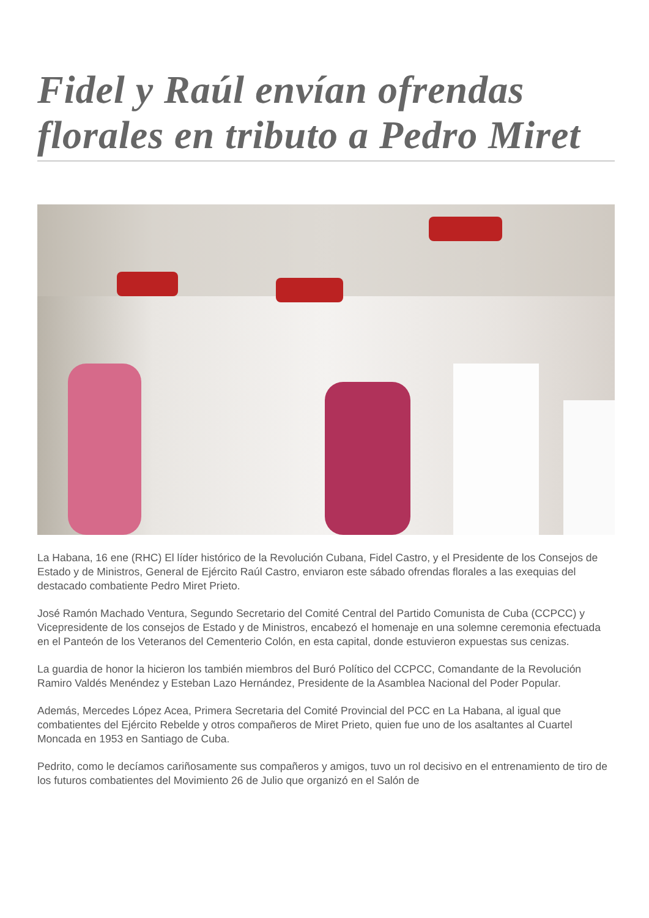Fidel y Raúl envían ofrendas florales en tributo a Pedro Miret
La Habana, 16 ene (RHC) El líder histórico de la Revolución Cubana, Fidel Castro, y el Presidente de los Consejos de Estado y de Ministros, General de Ejército Raúl Castro, enviaron este sábado ofrendas florales a las exequias del destacado combatiente Pedro Miret Prieto.
José Ramón Machado Ventura, Segundo Secretario del Comité Central del Partido Comunista de Cuba (CCPCC) y Vicepresidente de los consejos de Estado y de Ministros, encabezó el homenaje en una solemne ceremonia efectuada en el Panteón de los Veteranos del Cementerio Colón, en esta capital, donde estuvieron expuestas sus cenizas.
La guardia de honor la hicieron los también miembros del Buró Político del CCPCC, Comandante de la Revolución Ramiro Valdés Menéndez y Esteban Lazo Hernández, Presidente de la Asamblea Nacional del Poder Popular.
Además, Mercedes López Acea, Primera Secretaria del Comité Provincial del PCC en La Habana, al igual que combatientes del Ejército Rebelde y otros compañeros de Miret Prieto, quien fue uno de los asaltantes al Cuartel Moncada en 1953 en Santiago de Cuba.
Pedrito, como le decíamos cariñosamente sus compañeros y amigos, tuvo un rol decisivo en el entrenamiento de tiro de los futuros combatientes del Movimiento 26 de Julio que organizó en el Salón de